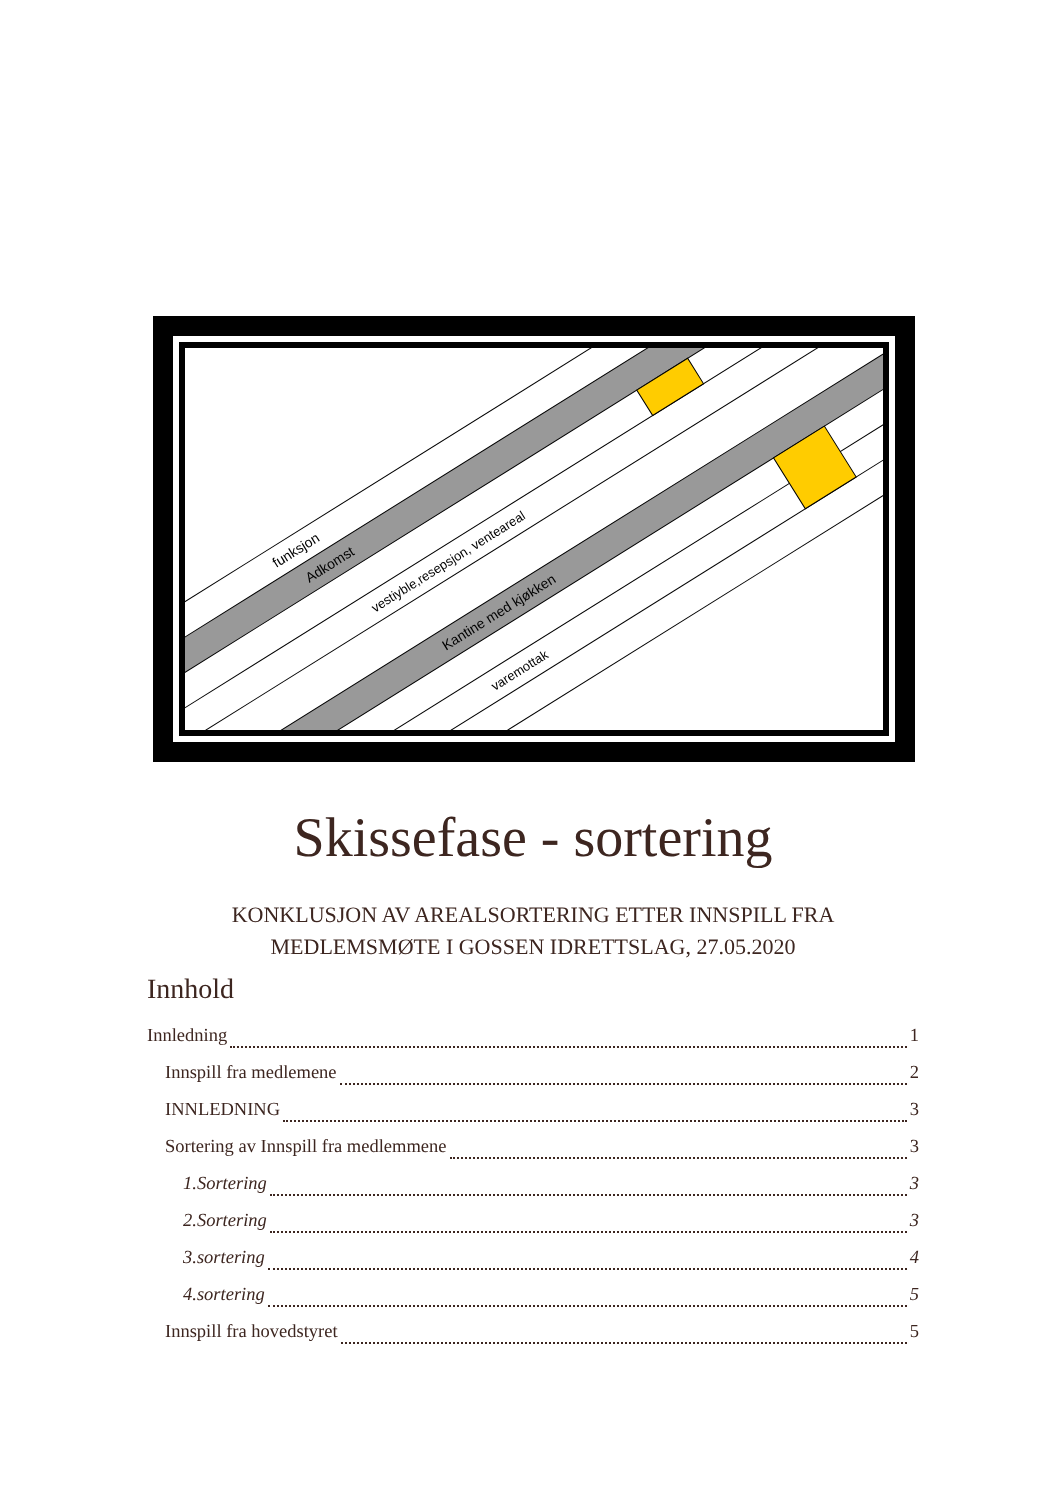funksjon
Adkomst
vestiyble,resepsjon, venteareal
Kantine med kjøkken
varemottak
Skissefase - sortering
KONKLUSJON AV AREALSORTERING ETTER INNSPILL FRA
MEDLEMSMØTE I GOSSEN IDRETTSLAG, 27.05.2020
Innhold
Innledning 1
Innspill fra medlemene 2
INNLEDNING 3
Sortering av Innspill fra medlemmene 3
1.Sortering 3
2.Sortering 3
3.sortering 4
4.sortering 5
Innspill fra hovedstyret 5